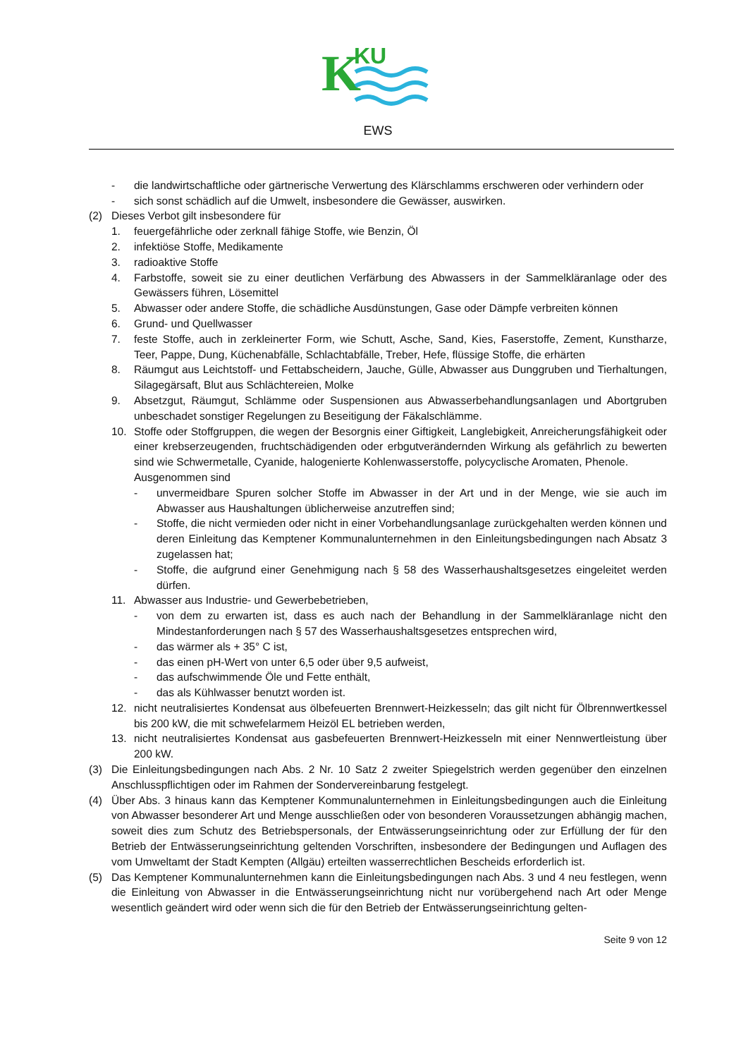K
KU
EWS
- die landwirtschaftliche oder gärtnerische Verwertung des Klärschlamms erschweren oder verhindern oder
- sich sonst schädlich auf die Umwelt, insbesondere die Gewässer, auswirken.
(2) Dieses Verbot gilt insbesondere für
1. feuergefährliche oder zerknall fähige Stoffe, wie Benzin, Öl
2. infektiöse Stoffe, Medikamente
3. radioaktive Stoffe
4. Farbstoffe, soweit sie zu einer deutlichen Verfärbung des Abwassers in der Sammelkläranlage oder des Gewässers führen, Lösemittel
5. Abwasser oder andere Stoffe, die schädliche Ausdünstungen, Gase oder Dämpfe verbreiten können
6. Grund- und Quellwasser
7. feste Stoffe, auch in zerkleinerter Form, wie Schutt, Asche, Sand, Kies, Faserstoffe, Zement, Kunstharze, Teer, Pappe, Dung, Küchenabfälle, Schlachtabfälle, Treber, Hefe, flüssige Stoffe, die erhärten
8. Räumgut aus Leichtstoff- und Fettabscheidern, Jauche, Gülle, Abwasser aus Dunggruben und Tierhaltungen, Silagegärsaft, Blut aus Schlächtereien, Molke
9. Absetzgut, Räumgut, Schlämme oder Suspensionen aus Abwasserbehandlungsanlagen und Abortgruben unbeschadet sonstiger Regelungen zu Beseitigung der Fäkalschlämme.
10. Stoffe oder Stoffgruppen, die wegen der Besorgnis einer Giftigkeit, Langlebigkeit, Anreicherungsfähigkeit oder einer krebserzeugenden, fruchtschädigenden oder erbgutverändernden Wirkung als gefährlich zu bewerten sind wie Schwermetalle, Cyanide, halogenierte Kohlenwasserstoffe, polycyclische Aromaten, Phenole.
Ausgenommen sind
- unvermeidbare Spuren solcher Stoffe im Abwasser in der Art und in der Menge, wie sie auch im Abwasser aus Haushaltungen üblicherweise anzutreffen sind;
- Stoffe, die nicht vermieden oder nicht in einer Vorbehandlungsanlage zurückgehalten werden können und deren Einleitung das Kemptener Kommunalunternehmen in den Einleitungsbedingungen nach Absatz 3 zugelassen hat;
- Stoffe, die aufgrund einer Genehmigung nach § 58 des Wasserhaushaltsgesetzes eingeleitet werden dürfen.
11. Abwasser aus Industrie- und Gewerbebetrieben,
- von dem zu erwarten ist, dass es auch nach der Behandlung in der Sammelkläranlage nicht den Mindestanforderungen nach § 57 des Wasserhaushaltsgesetzes entsprechen wird,
- das wärmer als + 35° C ist,
- das einen pH-Wert von unter 6,5 oder über 9,5 aufweist,
- das aufschwimmende Öle und Fette enthält,
- das als Kühlwasser benutzt worden ist.
12. nicht neutralisiertes Kondensat aus ölbefeuerten Brennwert-Heizkesseln; das gilt nicht für Ölbrennwertkessel bis 200 kW, die mit schwefelarmem Heizöl EL betrieben werden,
13. nicht neutralisiertes Kondensat aus gasbefeuerten Brennwert-Heizkesseln mit einer Nennwertleistung über 200 kW.
(3) Die Einleitungsbedingungen nach Abs. 2 Nr. 10 Satz 2 zweiter Spiegelstrich werden gegenüber den einzelnen Anschlusspflichtigen oder im Rahmen der Sondervereinbarung festgelegt.
(4) Über Abs. 3 hinaus kann das Kemptener Kommunalunternehmen in Einleitungsbedingungen auch die Einleitung von Abwasser besonderer Art und Menge ausschließen oder von besonderen Voraussetzungen abhängig machen, soweit dies zum Schutz des Betriebspersonals, der Entwässerungseinrichtung oder zur Erfüllung der für den Betrieb der Entwässerungseinrichtung geltenden Vorschriften, insbesondere der Bedingungen und Auflagen des vom Umweltamt der Stadt Kempten (Allgäu) erteilten wasserrechtlichen Bescheids erforderlich ist.
(5) Das Kemptener Kommunalunternehmen kann die Einleitungsbedingungen nach Abs. 3 und 4 neu festlegen, wenn die Einleitung von Abwasser in die Entwässerungseinrichtung nicht nur vorübergehend nach Art oder Menge wesentlich geändert wird oder wenn sich die für den Betrieb der Entwässerungseinrichtung gelten-
Seite 9 von 12